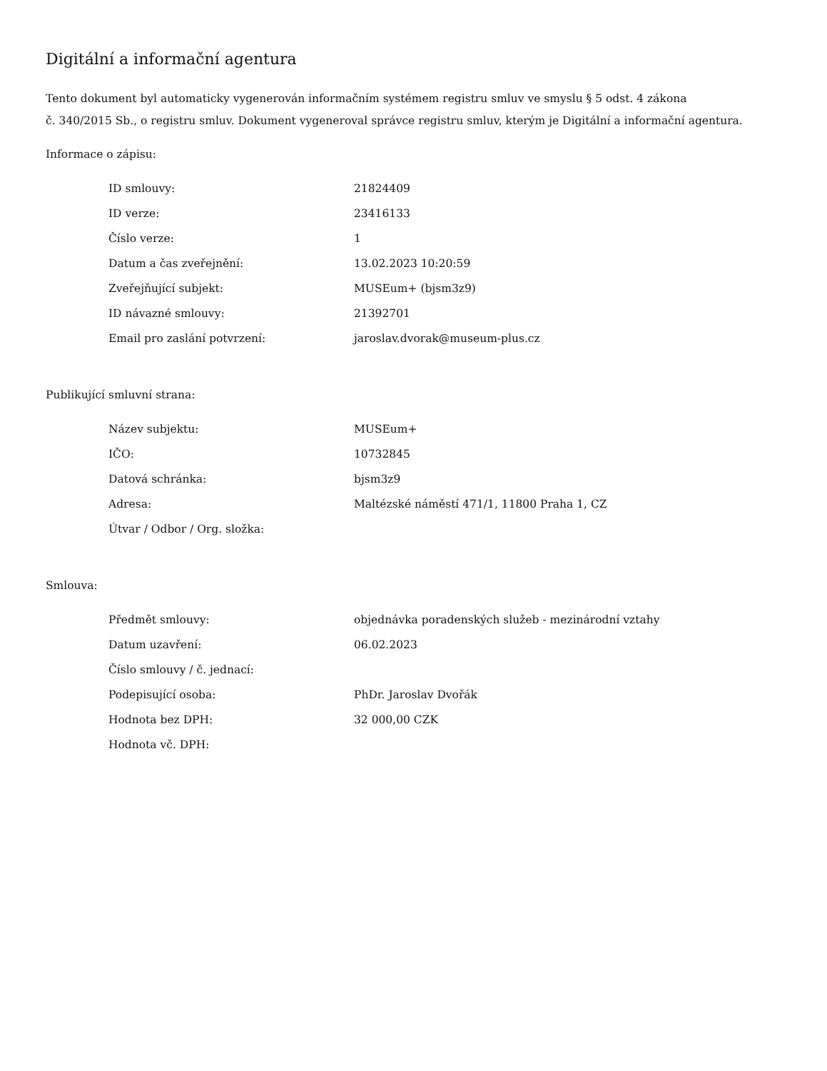Digitální a informační agentura
Tento dokument byl automaticky vygenerován informačním systémem registru smluv ve smyslu § 5 odst. 4 zákona
č. 340/2015 Sb., o registru smluv. Dokument vygeneroval správce registru smluv, kterým je Digitální a informační agentura.
Informace o zápisu:
| ID smlouvy: | 21824409 |
| ID verze: | 23416133 |
| Číslo verze: | 1 |
| Datum a čas zveřejnění: | 13.02.2023 10:20:59 |
| Zveřejňující subjekt: | MUSEum+ (bjsm3z9) |
| ID návazné smlouvy: | 21392701 |
| Email pro zaslání potvrzení: | jaroslav.dvorak@museum-plus.cz |
Publikující smluvní strana:
| Název subjektu: | MUSEum+ |
| IČO: | 10732845 |
| Datová schránka: | bjsm3z9 |
| Adresa: | Maltézské náměstí 471/1, 11800 Praha 1, CZ |
| Útvar / Odbor / Org. složka: | |
Smlouva:
| Předmět smlouvy: | objednávka poradenských služeb - mezinárodní vztahy |
| Datum uzavření: | 06.02.2023 |
| Číslo smlouvy / č. jednací: | |
| Podepisující osoba: | PhDr. Jaroslav Dvořák |
| Hodnota bez DPH: | 32 000,00 CZK |
| Hodnota vč. DPH: | |